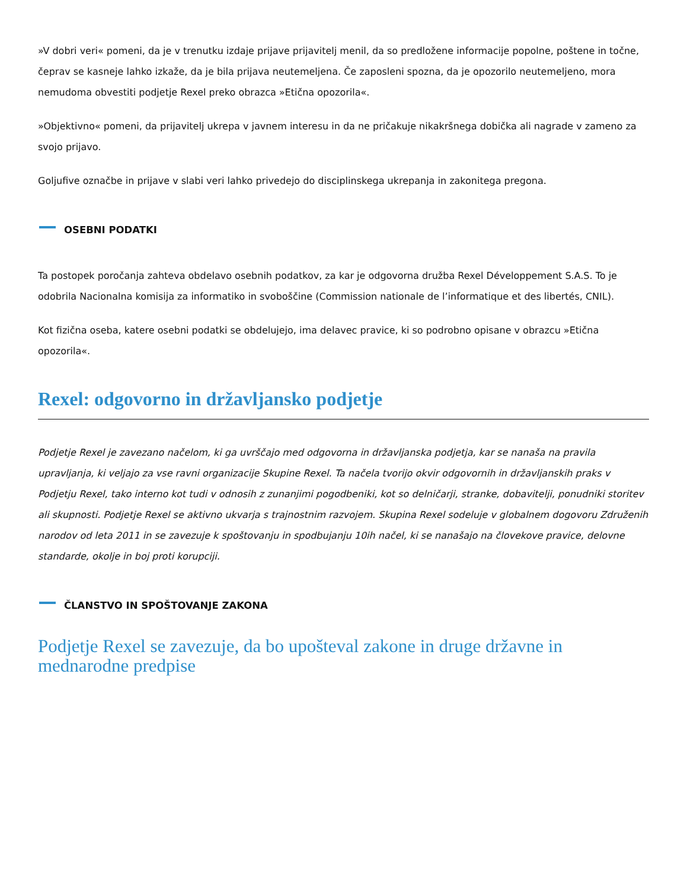»V dobri veri« pomeni, da je v trenutku izdaje prijave prijavitelj menil, da so predložene informacije popolne, poštene in točne, čeprav se kasneje lahko izkaže, da je bila prijava neutemeljena. Če zaposleni spozna, da je opozorilo neutemeljeno, mora nemudoma obvestiti podjetje Rexel preko obrazca »Etična opozorila«.
»Objektivno« pomeni, da prijavitelj ukrepa v javnem interesu in da ne pričakuje nikakršnega dobička ali nagrade v zameno za svojo prijavo.
Goljufive označbe in prijave v slabi veri lahko privedejo do disciplinskega ukrepanja in zakonitega pregona.
OSEBNI PODATKI
Ta postopek poročanja zahteva obdelavo osebnih podatkov, za kar je odgovorna družba Rexel Développement S.A.S. To je odobrila Nacionalna komisija za informatiko in svoboščine (Commission nationale de l’informatique et des libertés, CNIL).
Kot fizična oseba, katere osebni podatki se obdelujejo, ima delavec pravice, ki so podrobno opisane v obrazcu »Etična opozorila«.
Rexel: odgovorno in državljansko podjetje
Podjetje Rexel je zavezano načelom, ki ga uvrščajo med odgovorna in državljanska podjetja, kar se nanaša na pravila upravljanja, ki veljajo za vse ravni organizacije Skupine Rexel. Ta načela tvorijo okvir odgovornih in državljanskih praks v Podjetju Rexel, tako interno kot tudi v odnosih z zunanjimi pogodbeniki, kot so delničarji, stranke, dobavitelji, ponudniki storitev ali skupnosti. Podjetje Rexel se aktivno ukvarja s trajnostnim razvojem. Skupina Rexel sodeluje v globalnem dogovoru Združenih narodov od leta 2011 in se zavezuje k spoštovanju in spodbujanju 10ih načel, ki se nanašajo na človekove pravice, delovne standarde, okolje in boj proti korupciji.
ČLANSTVO IN SPOŠTOVANJE ZAKONA
Podjetje Rexel se zavezuje, da bo upošteval zakone in druge državne in mednarodne predpise